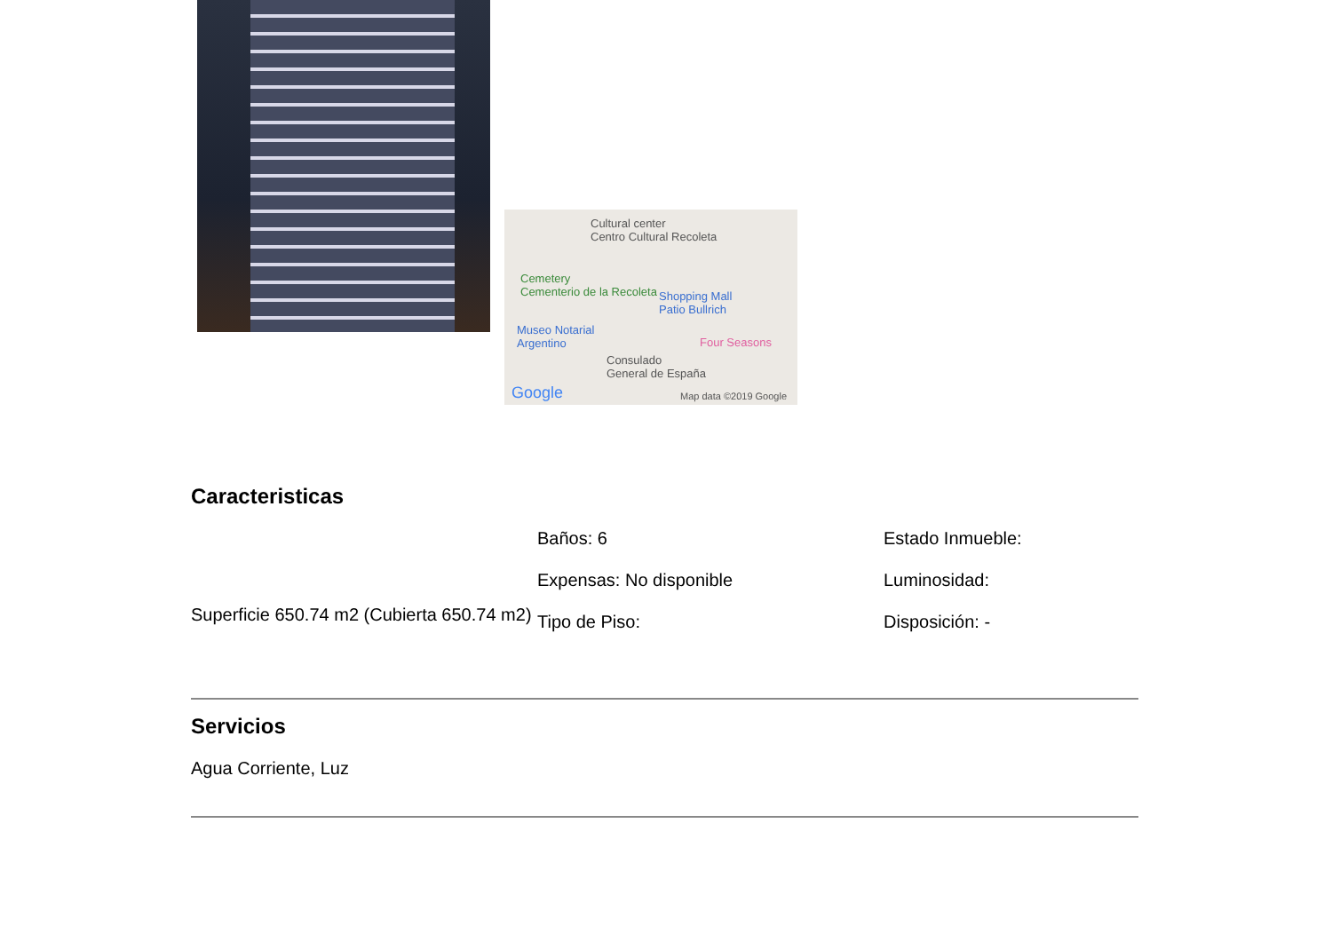Cultural center
Centro Cultural Recoleta
Cemetery
Cementerio de la Recoleta Shopping Mall
Patio Bullrich
Museo Notarial
Argentino Four Seasons
Consulado
General de España
Google Map data ©2019 Google
Caracteristicas
Superficie 650.74 m2 (Cubierta 650.74 m2)
Baños: 6
Expensas: No disponible
Tipo de Piso:
Estado Inmueble:
Luminosidad:
Disposición: -
Servicios
Agua Corriente, Luz